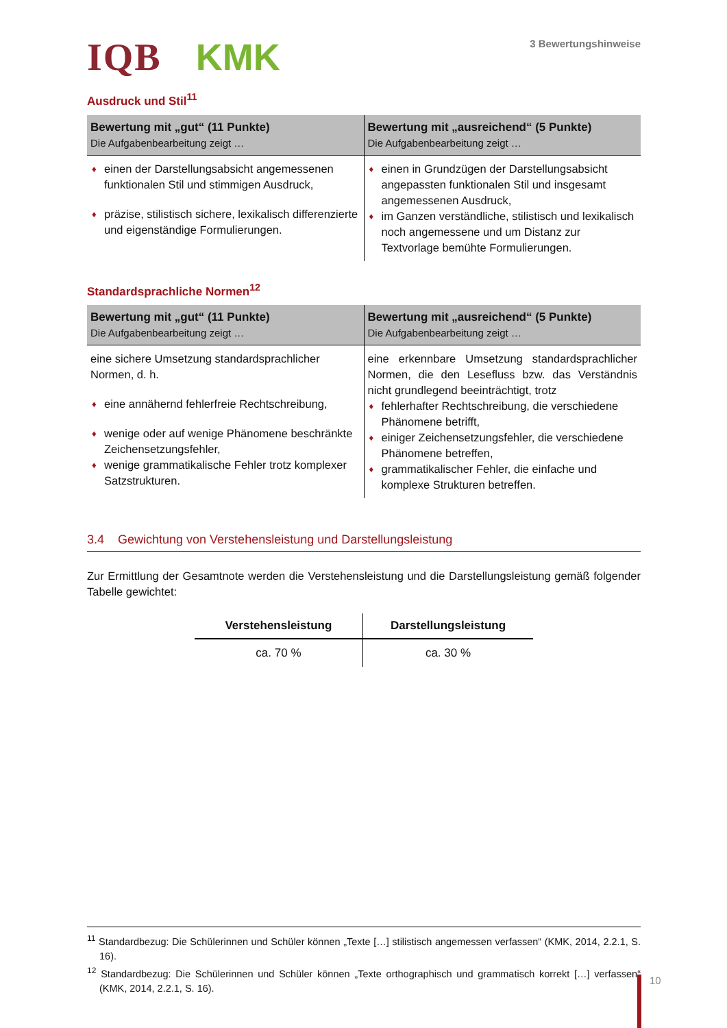IQB KMK
3 Bewertungshinweise
Ausdruck und Stil<sup>11</sup>
| Bewertung mit „gut“ (11 Punkte) Die Aufgabenbearbeitung zeigt … | Bewertung mit „ausreichend“ (5 Punkte) Die Aufgabenbearbeitung zeigt … |
| --- | --- |
| einen der Darstellungsabsicht angemessenen funktionalen Stil und stimmigen Ausdruck, präzise, stilistisch sichere, lexikalisch differenzierte und eigenständige Formulierungen. | einen in Grundzügen der Darstellungsabsicht angepassten funktionalen Stil und insgesamt angemessenen Ausdruck, im Ganzen verständliche, stilistisch und lexikalisch noch angemessene und um Distanz zur Textvorlage bemühte Formulierungen. |
Standardsprachliche Normen<sup>12</sup>
| Bewertung mit „gut“ (11 Punkte) Die Aufgabenbearbeitung zeigt … | Bewertung mit „ausreichend“ (5 Punkte) Die Aufgabenbearbeitung zeigt … |
| --- | --- |
| eine sichere Umsetzung standardsprachlicher Normen, d. h. eine annähernd fehlerfreie Rechtschreibung, wenige oder auf wenige Phänomene beschränkte Zeichensetzungsfehler, wenige grammatikalische Fehler trotz komplexer Satzstrukturen. | eine erkennbare Umsetzung standard­sprachlicher Normen, die den Lesefluss bzw. das Verständnis nicht grundlegend beeinträchtigt, trotz fehlerhafter Rechtschreibung, die verschiedene Phänomene betrifft, einiger Zeichensetzungsfehler, die verschiedene Phänomene betreffen, grammatikalischer Fehler, die einfache und komplexe Strukturen betreffen. |
3.4 Gewichtung von Verstehensleistung und Darstellungsleistung
Zur Ermittlung der Gesamtnote werden die Verstehensleistung und die Darstellungsleistung gemäß folgender Tabelle gewichtet:
| Verstehensleistung | Darstellungsleistung |
| --- | --- |
| ca. 70 % | ca. 30 % |
<sup>11</sup> Standardbezug: Die Schülerinnen und Schüler können „Texte […] stilistisch angemessen verfassen“ (KMK, 2014, 2.2.1, S. 16).
<sup>12</sup> Standardbezug: Die Schülerinnen und Schüler können „Texte orthographisch und grammatisch korrekt […] verfassen“ (KMK, 2014, 2.2.1, S. 16).
10